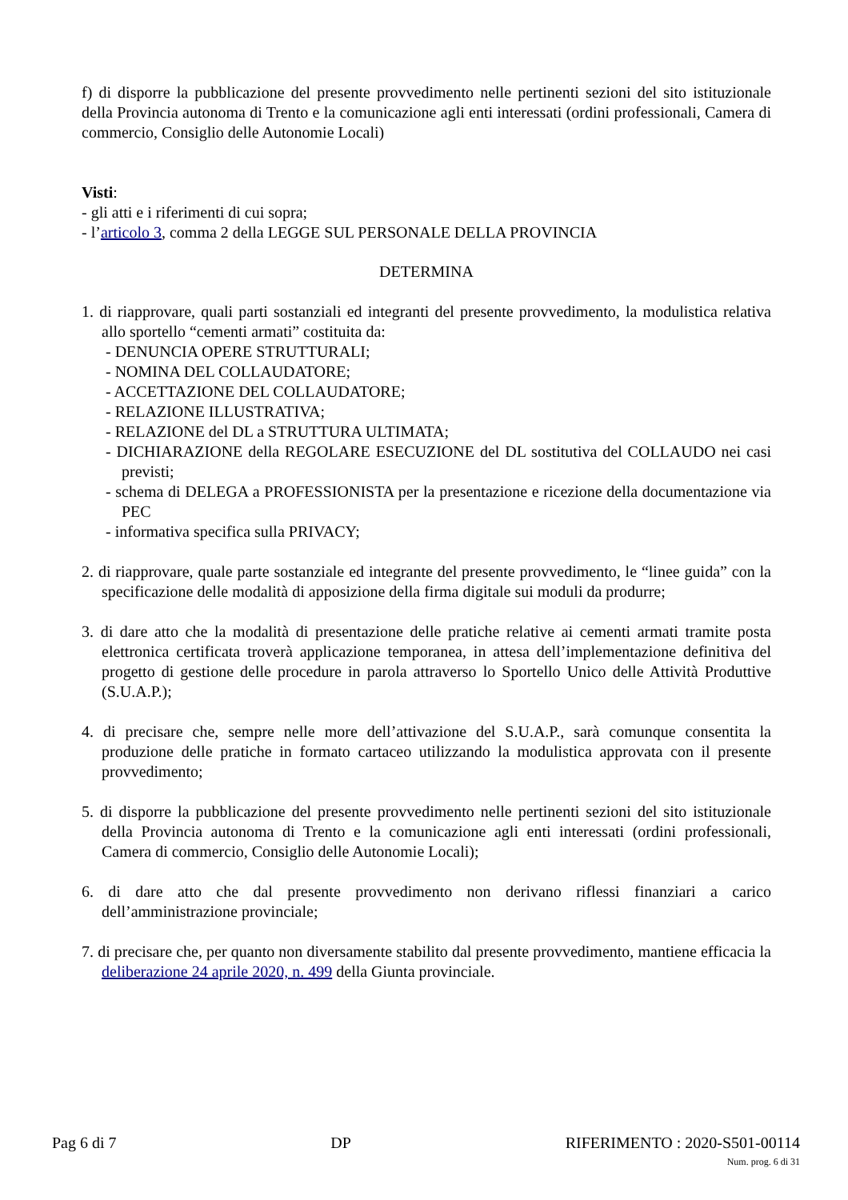f) di disporre la pubblicazione del presente provvedimento nelle pertinenti sezioni del sito istituzionale della Provincia autonoma di Trento e la comunicazione agli enti interessati (ordini professionali, Camera di commercio, Consiglio delle Autonomie Locali)
Visti:
- gli atti e i riferimenti di cui sopra;
- l’articolo 3, comma 2 della LEGGE SUL PERSONALE DELLA PROVINCIA
DETERMINA
1. di riapprovare, quali parti sostanziali ed integranti del presente provvedimento, la modulistica relativa allo sportello “cementi armati” costituita da:
- DENUNCIA OPERE STRUTTURALI;
- NOMINA DEL COLLAUDATORE;
- ACCETTAZIONE DEL COLLAUDATORE;
- RELAZIONE ILLUSTRATIVA;
- RELAZIONE del DL a STRUTTURA ULTIMATA;
- DICHIARAZIONE della REGOLARE ESECUZIONE del DL sostitutiva del COLLAUDO nei casi previsti;
- schema di DELEGA a PROFESSIONISTA per la presentazione e ricezione della documentazione via PEC
- informativa specifica sulla PRIVACY;
2. di riapprovare, quale parte sostanziale ed integrante del presente provvedimento, le “linee guida” con la specificazione delle modalità di apposizione della firma digitale sui moduli da produrre;
3. di dare atto che la modalità di presentazione delle pratiche relative ai cementi armati tramite posta elettronica certificata troverà applicazione temporanea, in attesa dell’implementazione definitiva del progetto di gestione delle procedure in parola attraverso lo Sportello Unico delle Attività Produttive (S.U.A.P.);
4. di precisare che, sempre nelle more dell’attivazione del S.U.A.P., sarà comunque consentita la produzione delle pratiche in formato cartaceo utilizzando la modulistica approvata con il presente provvedimento;
5. di disporre la pubblicazione del presente provvedimento nelle pertinenti sezioni del sito istituzionale della Provincia autonoma di Trento e la comunicazione agli enti interessati (ordini professionali, Camera di commercio, Consiglio delle Autonomie Locali);
6. di dare atto che dal presente provvedimento non derivano riflessi finanziari a carico dell’amministrazione provinciale;
7. di precisare che, per quanto non diversamente stabilito dal presente provvedimento, mantiene efficacia la deliberazione 24 aprile 2020, n. 499 della Giunta provinciale.
Pag 6 di 7 DP RIFERIMENTO : 2020-S501-00114
Num. prog. 6 di 31